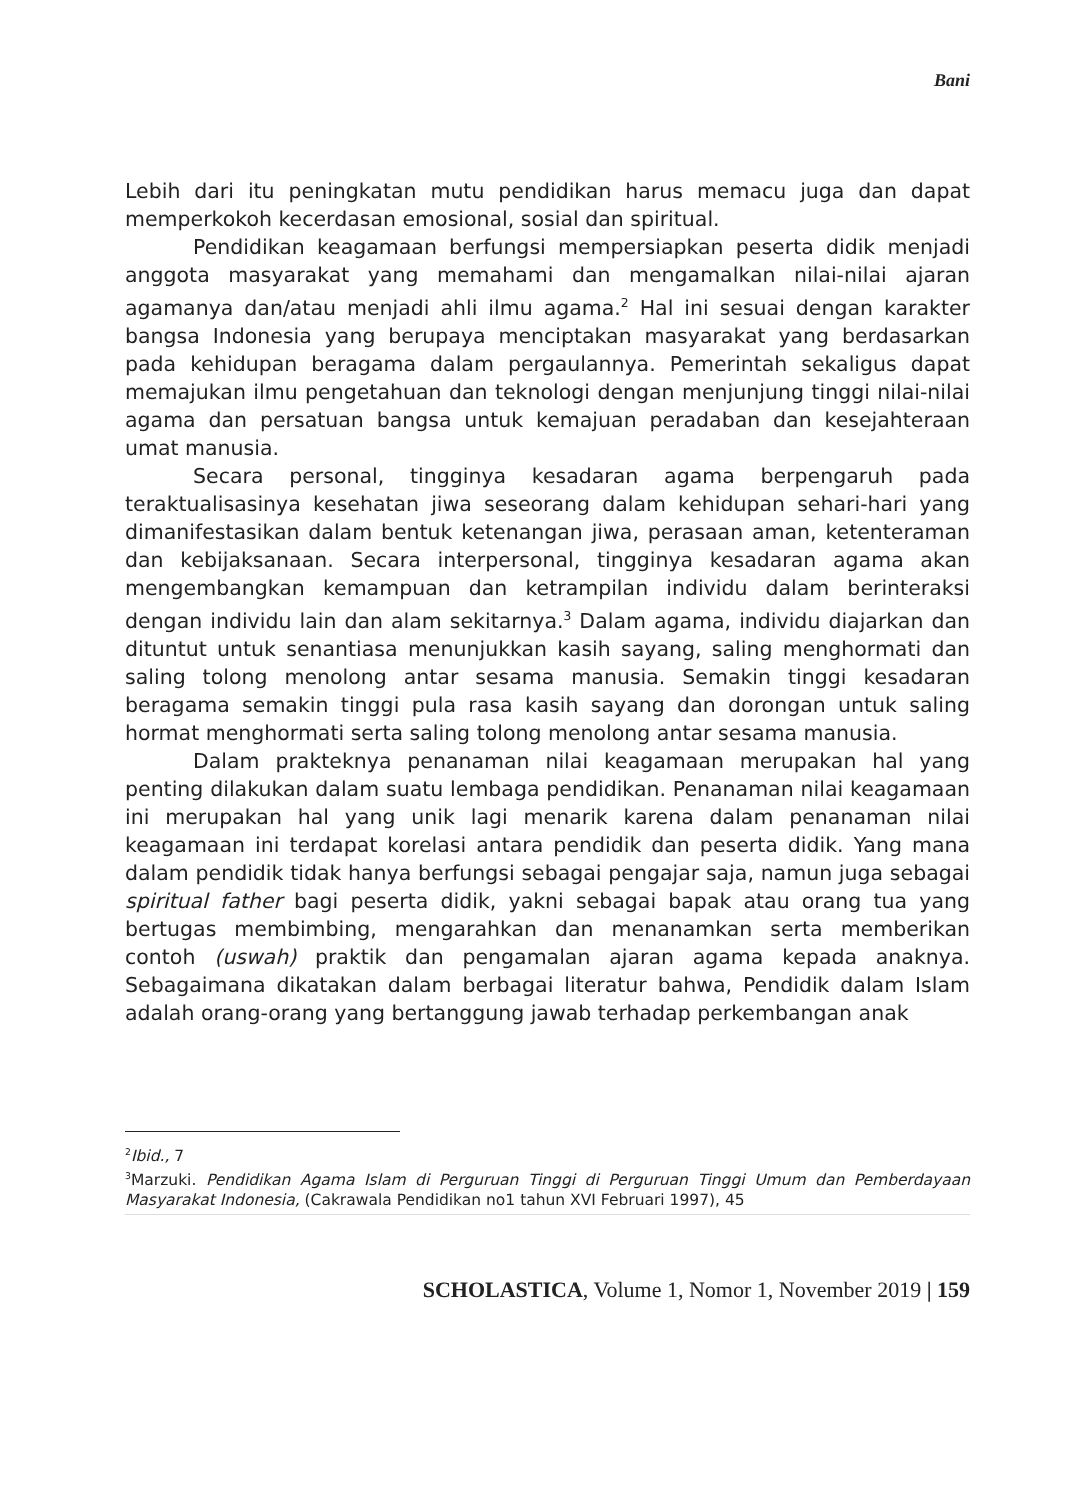Bani
Lebih dari itu peningkatan mutu pendidikan harus memacu juga dan dapat memperkokoh kecerdasan emosional, sosial dan spiritual.
Pendidikan keagamaan berfungsi mempersiapkan peserta didik menjadi anggota masyarakat yang memahami dan mengamalkan nilai-nilai ajaran agamanya dan/atau menjadi ahli ilmu agama.<sup>2</sup> Hal ini sesuai dengan karakter bangsa Indonesia yang berupaya menciptakan masyarakat yang berdasarkan pada kehidupan beragama dalam pergaulannya. Pemerintah sekaligus dapat memajukan ilmu pengetahuan dan teknologi dengan menjunjung tinggi nilai-nilai agama dan persatuan bangsa untuk kemajuan peradaban dan kesejahteraan umat manusia.
Secara personal, tingginya kesadaran agama berpengaruh pada teraktualisasinya kesehatan jiwa seseorang dalam kehidupan sehari-hari yang dimanifestasikan dalam bentuk ketenangan jiwa, perasaan aman, ketenteraman dan kebijaksanaan. Secara interpersonal, tingginya kesadaran agama akan mengembangkan kemampuan dan ketrampilan individu dalam berinteraksi dengan individu lain dan alam sekitarnya.<sup>3</sup> Dalam agama, individu diajarkan dan dituntut untuk senantiasa menunjukkan kasih sayang, saling menghormati dan saling tolong menolong antar sesama manusia. Semakin tinggi kesadaran beragama semakin tinggi pula rasa kasih sayang dan dorongan untuk saling hormat menghormati serta saling tolong menolong antar sesama manusia.
Dalam prakteknya penanaman nilai keagamaan merupakan hal yang penting dilakukan dalam suatu lembaga pendidikan. Penanaman nilai keagamaan ini merupakan hal yang unik lagi menarik karena dalam penanaman nilai keagamaan ini terdapat korelasi antara pendidik dan peserta didik. Yang mana dalam pendidik tidak hanya berfungsi sebagai pengajar saja, namun juga sebagai spiritual father bagi peserta didik, yakni sebagai bapak atau orang tua yang bertugas membimbing, mengarahkan dan menanamkan serta memberikan contoh (uswah) praktik dan pengamalan ajaran agama kepada anaknya. Sebagaimana dikatakan dalam berbagai literatur bahwa, Pendidik dalam Islam adalah orang-orang yang bertanggung jawab terhadap perkembangan anak
<sup>2</sup> Ibid., 7
<sup>3</sup> Marzuki. Pendidikan Agama Islam di Perguruan Tinggi di Perguruan Tinggi Umum dan Pemberdayaan Masyarakat Indonesia, (Cakrawala Pendidikan no1 tahun XVI Februari 1997), 45
SCHOLASTICA, Volume 1, Nomor 1, November 2019 | 159